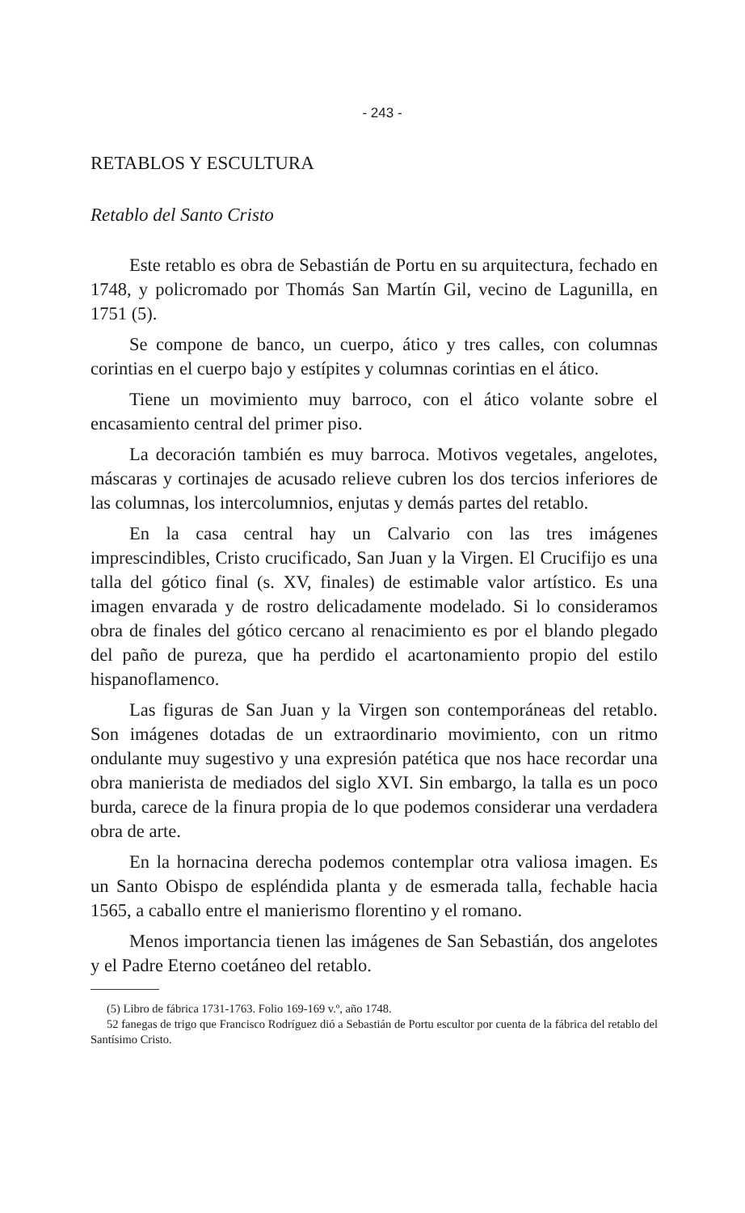- 243 -
RETABLOS Y ESCULTURA
Retablo del Santo Cristo
Este retablo es obra de Sebastián de Portu en su arquitectura, fechado en 1748, y policromado por Thomás San Martín Gil, vecino de Lagunilla, en 1751 (5).
Se compone de banco, un cuerpo, ático y tres calles, con columnas corintias en el cuerpo bajo y estípites y columnas corintias en el ático.
Tiene un movimiento muy barroco, con el ático volante sobre el encasamiento central del primer piso.
La decoración también es muy barroca. Motivos vegetales, angelotes, máscaras y cortinajes de acusado relieve cubren los dos tercios inferiores de las columnas, los intercolumnios, enjutas y demás partes del retablo.
En la casa central hay un Calvario con las tres imágenes imprescindibles, Cristo crucificado, San Juan y la Virgen. El Crucifijo es una talla del gótico final (s. XV, finales) de estimable valor artístico. Es una imagen envarada y de rostro delicadamente modelado. Si lo consideramos obra de finales del gótico cercano al renacimiento es por el blando plegado del paño de pureza, que ha perdido el acartonamiento propio del estilo hispanoflamenco.
Las figuras de San Juan y la Virgen son contemporáneas del retablo. Son imágenes dotadas de un extraordinario movimiento, con un ritmo ondulante muy sugestivo y una expresión patética que nos hace recordar una obra manierista de mediados del siglo XVI. Sin embargo, la talla es un poco burda, carece de la finura propia de lo que podemos considerar una verdadera obra de arte.
En la hornacina derecha podemos contemplar otra valiosa imagen. Es un Santo Obispo de espléndida planta y de esmerada talla, fechable hacia 1565, a caballo entre el manierismo florentino y el romano.
Menos importancia tienen las imágenes de San Sebastián, dos angelotes y el Padre Eterno coetáneo del retablo.
(5) Libro de fábrica 1731-1763. Folio 169-169 v.º, año 1748.
52 fanegas de trigo que Francisco Rodríguez dió a Sebastián de Portu escultor por cuenta de la fábrica del retablo del Santísimo Cristo.